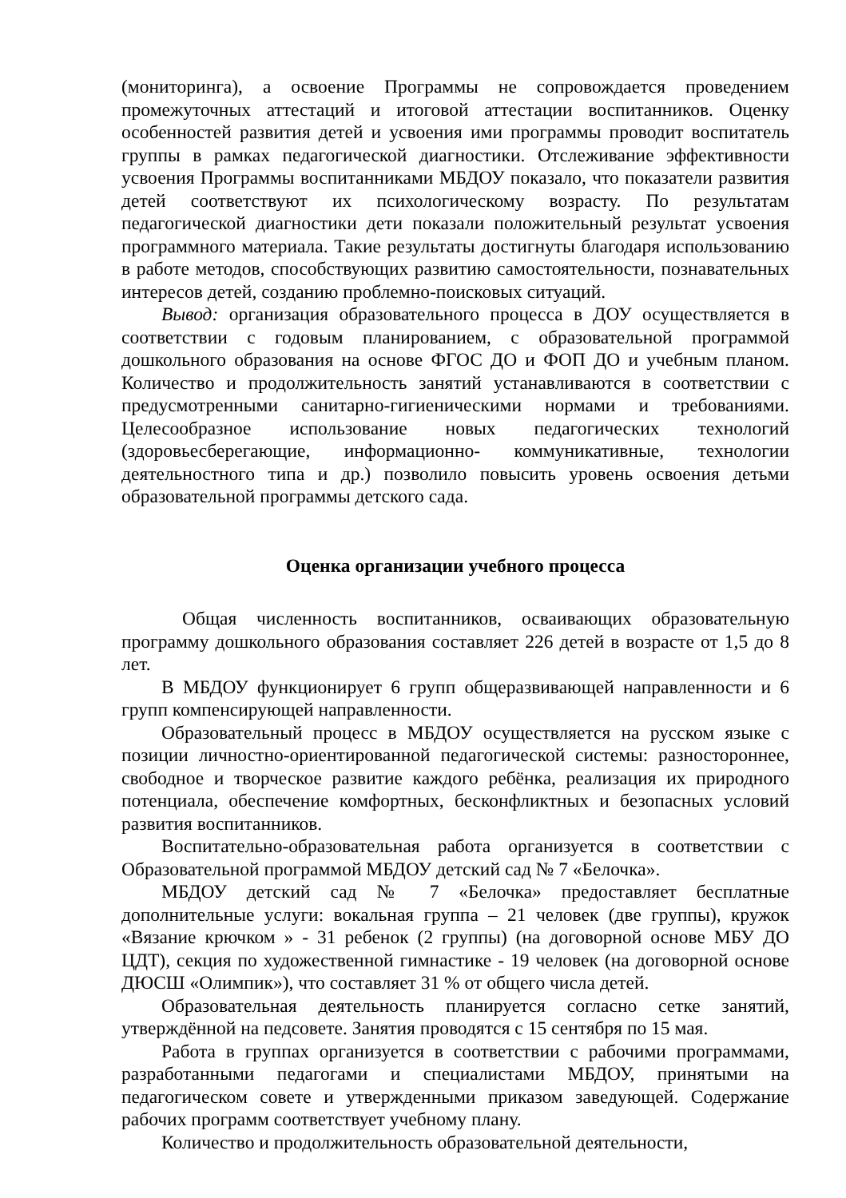(мониторинга), а освоение Программы не сопровождается проведением промежуточных аттестаций и итоговой аттестации воспитанников. Оценку особенностей развития детей и усвоения ими программы проводит воспитатель группы в рамках педагогической диагностики. Отслеживание эффективности усвоения Программы воспитанниками МБДОУ показало, что показатели развития детей соответствуют их психологическому возрасту. По результатам педагогической диагностики дети показали положительный результат усвоения программного материала. Такие результаты достигнуты благодаря использованию в работе методов, способствующих развитию самостоятельности, познавательных интересов детей, созданию проблемно-поисковых ситуаций.
Вывод: организация образовательного процесса в ДОУ осуществляется в соответствии с годовым планированием, с образовательной программой дошкольного образования на основе ФГОС ДО и ФОП ДО и учебным планом. Количество и продолжительность занятий устанавливаются в соответствии с предусмотренными санитарно-гигиеническими нормами и требованиями. Целесообразное использование новых педагогических технологий (здоровьесберегающие, информационно- коммуникативные, технологии деятельностного типа и др.) позволило повысить уровень освоения детьми образовательной программы детского сада.
Оценка организации учебного процесса
Общая численность воспитанников, осваивающих образовательную программу дошкольного образования составляет 226 детей в возрасте от 1,5 до 8 лет.
В МБДОУ функционирует 6 групп общеразвивающей направленности и 6 групп компенсирующей направленности.
Образовательный процесс в МБДОУ осуществляется на русском языке с позиции личностно-ориентированной педагогической системы: разностороннее, свободное и творческое развитие каждого ребёнка, реализация их природного потенциала, обеспечение комфортных, бесконфликтных и безопасных условий развития воспитанников.
Воспитательно-образовательная работа организуется в соответствии с Образовательной программой МБДОУ детский сад № 7 «Белочка».
МБДОУ детский сад № 7 «Белочка» предоставляет бесплатные дополнительные услуги: вокальная группа – 21 человек (две группы), кружок «Вязание крючком » - 31 ребенок (2 группы) (на договорной основе МБУ ДО ЦДТ), секция по художественной гимнастике - 19 человек (на договорной основе ДЮСШ «Олимпик»), что составляет 31 % от общего числа детей.
Образовательная деятельность планируется согласно сетке занятий, утверждённой на педсовете. Занятия проводятся с 15 сентября по 15 мая.
Работа в группах организуется в соответствии с рабочими программами, разработанными педагогами и специалистами МБДОУ, принятыми на педагогическом совете и утвержденными приказом заведующей. Содержание рабочих программ соответствует учебному плану.
Количество и продолжительность образовательной деятельности,